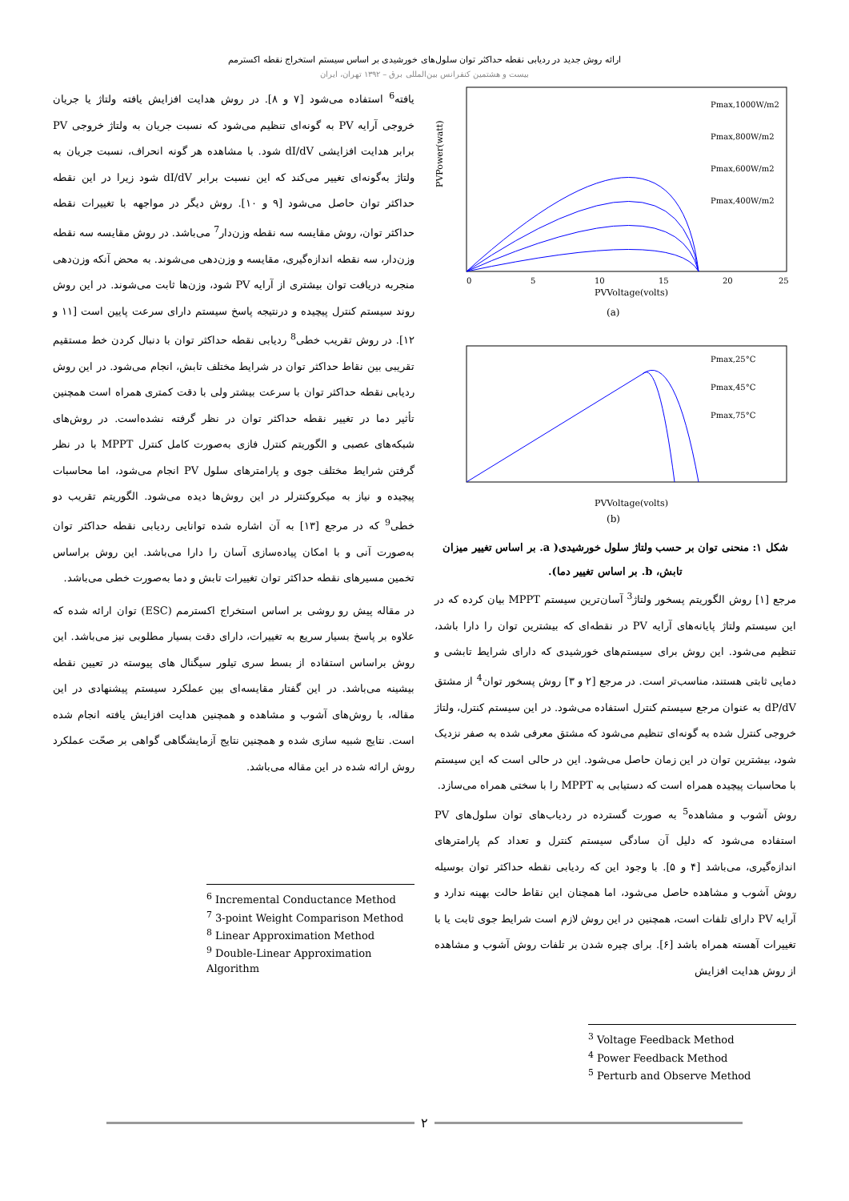ارائه روش جدید در ردیابی نقطه حداکثر توان سلول‌های خورشیدی بر اساس سیستم استخراج نقطه اکسترمم
بیست و هشتمین کنفرانس بین‌المللی برق – ۱۳۹۲ تهران، ایران
Pmax,1000W/m2
Pmax,800W/m2
Pmax,600W/m2
Pmax,400W/m2
PVVoltage(volts)
(a)
PVPower(watt)
0
5
10
15
20
25
Pmax,25°C
Pmax,45°C
Pmax,75°C
PVVoltage(volts)
(b)
شکل ۱: منحنی توان بر حسب ولتاژ سلول خورشیدی( a. بر اساس تغییر میزان تابش، b. بر اساس تغییر دما).
مرجع [۱] روش الگوریتم پسخور ولتاژ<sup>3</sup> آسان‌ترین سیستم MPPT بیان کرده که در این سیستم ولتاژ پایانه‌های آرایه PV در نقطه‌ای که بیشترین توان را دارا باشد، تنظیم می‌شود. این روش برای سیستم‌های خورشیدی که دارای شرایط تابشی و دمایی ثابتی هستند، مناسب‌تر است. در مرجع [۲ و ۳] روش پسخور توان<sup>4</sup> از مشتق dP/dV به عنوان مرجع سیستم کنترل استفاده می‌شود. در این سیستم کنترل، ولتاژ خروجی کنترل شده به گونه‌ای تنظیم می‌شود که مشتق معرفی شده به صفر نزدیک شود، بیشترین توان در این زمان حاصل می‌شود. این در حالی است که این سیستم با محاسبات پیچیده همراه است که دستیابی به MPPT را با سختی همراه می‌سازد.
روش آشوب و مشاهده<sup>5</sup> به صورت گسترده در ردیاب‌های توان سلول‌های PV استفاده می‌شود که دلیل آن سادگی سیستم کنترل و تعداد کم پارامترهای اندازه‌گیری، می‌باشد [۴ و ۵]. با وجود این که ردیابی نقطه حداکثر توان بوسیله روش آشوب و مشاهده حاصل می‌شود، اما همچنان این نقاط حالت بهینه ندارد و آرایه PV دارای تلفات است، همچنین در این روش لازم است شرایط جوی ثابت یا با تغییرات آهسته همراه باشد [۶]. برای چیره شدن بر تلفات روش آشوب و مشاهده از روش هدایت افزایش
<sup>3</sup> Voltage Feedback Method
<sup>4</sup> Power Feedback Method
<sup>5</sup> Perturb and Observe Method
یافته<sup>6</sup> استفاده می‌شود [۷ و ۸]. در روش هدایت افزایش یافته ولتاژ یا جریان خروجی آرایه PV به گونه‌ای تنظیم می‌شود که نسبت جریان به ولتاژ خروجی PV برابر هدایت افزایشی dI/dV شود. با مشاهده هر گونه انحراف، نسبت جریان به ولتاژ به‌گونه‌ای تغییر می‌کند که این نسبت برابر dI/dV شود زیرا در این نقطه حداکثر توان حاصل می‌شود [۹ و ۱۰]. روش دیگر در مواجهه با تغییرات نقطه حداکثر توان، روش مقایسه سه نقطه وزن‌دار<sup>7</sup> می‌باشد. در روش مقایسه سه نقطه وزن‌دار، سه نقطه اندازه‌گیری، مقایسه و وزن‌دهی می‌شوند. به محض آنکه وزن‌دهی منجربه دریافت توان بیشتری از آرایه PV شود، وزن‌ها ثابت می‌شوند. در این روش روند سیستم کنترل پیچیده و درنتیجه پاسخ سیستم دارای سرعت پایین است [۱۱ و ۱۲]. در روش تقریب خطی<sup>8</sup> ردیابی نقطه حداکثر توان با دنبال کردن خط مستقیم تقریبی بین نقاط حداکثر توان در شرایط مختلف تابش، انجام می‌شود. در این روش ردیابی نقطه حداکثر توان با سرعت بیشتر ولی با دقت کمتری همراه است همچنین تأثیر دما در تغییر نقطه حداکثر توان در نظر گرفته نشده‌است. در روش‌های شبکه‌های عصبی و الگوریتم کنترل فازی به‌صورت کامل کنترل MPPT با در نظر گرفتن شرایط مختلف جوی و پارامترهای سلول PV انجام می‌شود، اما محاسبات پیچیده و نیاز به میکروکنترلر در این روش‌ها دیده می‌شود. الگوریتم تقریب دو خطی<sup>9</sup> که در مرجع [۱۳] به آن اشاره شده توانایی ردیابی نقطه حداکثر توان به‌صورت آنی و با امکان پیاده‌سازی آسان را دارا می‌باشد. این روش براساس تخمین مسیرهای نقطه حداکثر توان تغییرات تابش و دما به‌صورت خطی می‌باشد.
در مقاله پیش رو روشی بر اساس استخراج اکسترمم (ESC) توان ارائه شده که علاوه بر پاسخ بسیار سریع به تغییرات، دارای دقت بسیار مطلوبی نیز می‌باشد. این روش براساس استفاده از بسط سری تیلور سیگنال های پیوسته در تعیین نقطه بیشینه می‌باشد. در این گفتار مقایسه‌ای بین عملکرد سیستم پیشنهادی در این مقاله، با روش‌های آشوب و مشاهده و همچنین هدایت افزایش یافته انجام شده است. نتایج شبیه سازی شده و همچنین نتایج آزمایشگاهی گواهی بر صحّت عملکرد روش ارائه شده در این مقاله می‌باشد.
<sup>6</sup> Incremental Conductance Method
<sup>7</sup> 3-point Weight Comparison Method
<sup>8</sup> Linear Approximation Method
<sup>9</sup> Double-Linear Approximation Algorithm
۲